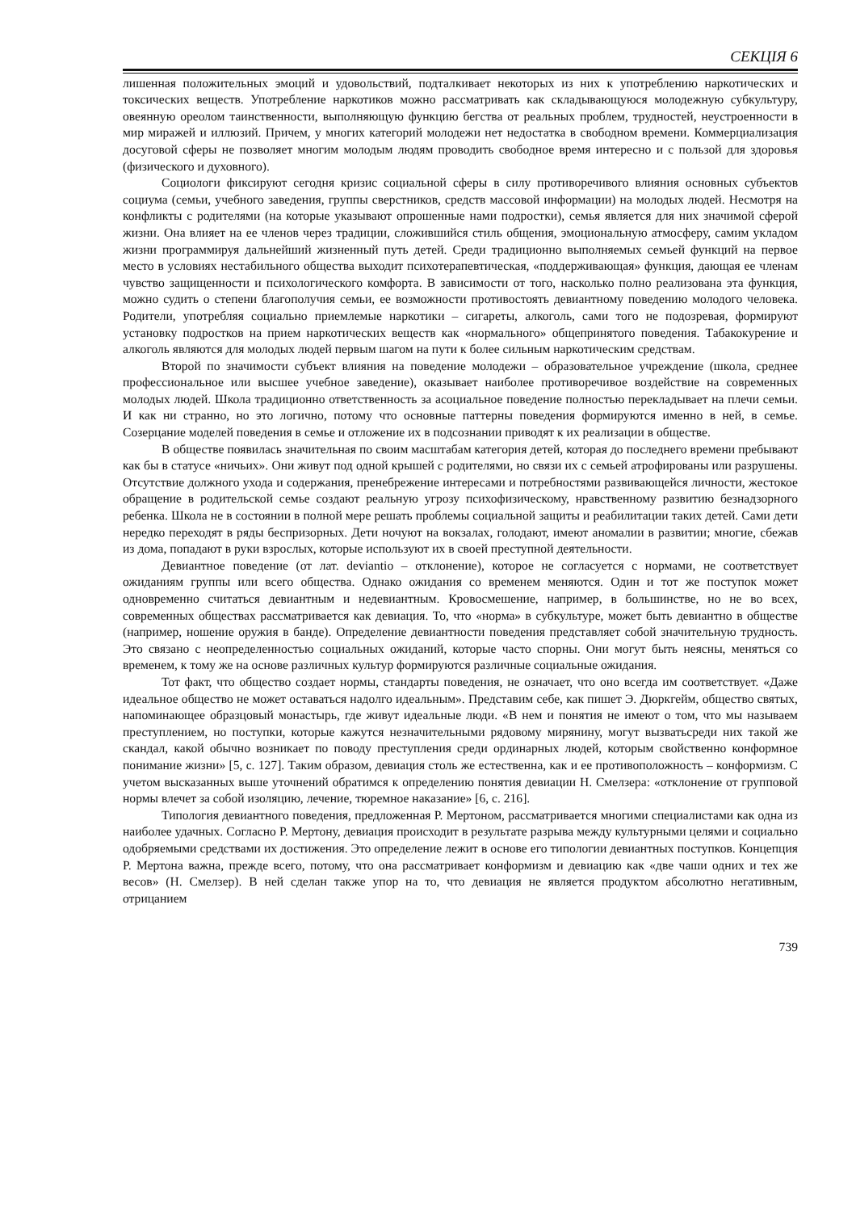СЕКЦІЯ 6
лишенная положительных эмоций и удовольствий, подталкивает некоторых из них к употреблению наркотических и токсических веществ. Употребление наркотиков можно рассматривать как складывающуюся молодежную субкультуру, овеянную ореолом таинственности, выполняющую функцию бегства от реальных проблем, трудностей, неустроенности в мир миражей и иллюзий. Причем, у многих категорий молодежи нет недостатка в свободном времени. Коммерциализация досуговой сферы не позволяет многим молодым людям проводить свободное время интересно и с пользой для здоровья (физического и духовного).
Социологи фиксируют сегодня кризис социальной сферы в силу противоречивого влияния основных субъектов социума (семьи, учебного заведения, группы сверстников, средств массовой информации) на молодых людей. Несмотря на конфликты с родителями (на которые указывают опрошенные нами подростки), семья является для них значимой сферой жизни. Она влияет на ее членов через традиции, сложившийся стиль общения, эмоциональную атмосферу, самим укладом жизни программируя дальнейший жизненный путь детей. Среди традиционно выполняемых семьей функций на первое место в условиях нестабильного общества выходит психотерапевтическая, «поддерживающая» функция, дающая ее членам чувство защищенности и психологического комфорта. В зависимости от того, насколько полно реализована эта функция, можно судить о степени благополучия семьи, ее возможности противостоять девиантному поведению молодого человека. Родители, употребляя социально приемлемые наркотики – сигареты, алкоголь, сами того не подозревая, формируют установку подростков на прием наркотических веществ как «нормального» общепринятого поведения. Табакокурение и алкоголь являются для молодых людей первым шагом на пути к более сильным наркотическим средствам.
Второй по значимости субъект влияния на поведение молодежи – образовательное учреждение (школа, среднее профессиональное или высшее учебное заведение), оказывает наиболее противоречивое воздействие на современных молодых людей. Школа традиционно ответственность за асоциальное поведение полностью перекладывает на плечи семьи. И как ни странно, но это логично, потому что основные паттерны поведения формируются именно в ней, в семье. Созерцание моделей поведения в семье и отложение их в подсознании приводят к их реализации в обществе.
В обществе появилась значительная по своим масштабам категория детей, которая до последнего времени пребывают как бы в статусе «ничьих». Они живут под одной крышей с родителями, но связи их с семьей атрофированы или разрушены. Отсутствие должного ухода и содержания, пренебрежение интересами и потребностями развивающейся личности, жестокое обращение в родительской семье создают реальную угрозу психофизическому, нравственному развитию безнадзорного ребенка. Школа не в состоянии в полной мере решать проблемы социальной защиты и реабилитации таких детей. Сами дети нередко переходят в ряды беспризорных. Дети ночуют на вокзалах, голодают, имеют аномалии в развитии; многие, сбежав из дома, попадают в руки взрослых, которые используют их в своей преступной деятельности.
Девиантное поведение (от лат. deviantio – отклонение), которое не согласуется с нормами, не соответствует ожиданиям группы или всего общества. Однако ожидания со временем меняются. Один и тот же поступок может одновременно считаться девиантным и недевиантным. Кровосмешение, например, в большинстве, но не во всех, современных обществах рассматривается как девиация. То, что «норма» в субкультуре, может быть девиантно в обществе (например, ношение оружия в банде). Определение девиантности поведения представляет собой значительную трудность. Это связано с неопределенностью социальных ожиданий, которые часто спорны. Они могут быть неясны, меняться со временем, к тому же на основе различных культур формируются различные социальные ожидания.
Тот факт, что общество создает нормы, стандарты поведения, не означает, что оно всегда им соответствует. «Даже идеальное общество не может оставаться надолго идеальным». Представим себе, как пишет Э. Дюркгейм, общество святых, напоминающее образцовый монастырь, где живут идеальные люди. «В нем и понятия не имеют о том, что мы называем преступлением, но поступки, которые кажутся незначительными рядовому мирянину, могут вызватьсреди них такой же скандал, какой обычно возникает по поводу преступления среди ординарных людей, которым свойственно конформное понимание жизни» [5, с. 127]. Таким образом, девиация столь же естественна, как и ее противоположность – конформизм. С учетом высказанных выше уточнений обратимся к определению понятия девиации Н. Смелзера: «отклонение от групповой нормы влечет за собой изоляцию, лечение, тюремное наказание» [6, с. 216].
Типология девиантного поведения, предложенная Р. Мертоном, рассматривается многими специалистами как одна из наиболее удачных. Согласно Р. Мертону, девиация происходит в результате разрыва между культурными целями и социально одобряемыми средствами их достижения. Это определение лежит в основе его типологии девиантных поступков. Концепция Р. Мертона важна, прежде всего, потому, что она рассматривает конформизм и девиацию как «две чаши одних и тех же весов» (Н. Смелзер). В ней сделан также упор на то, что девиация не является продуктом абсолютно негативным, отрицанием
739